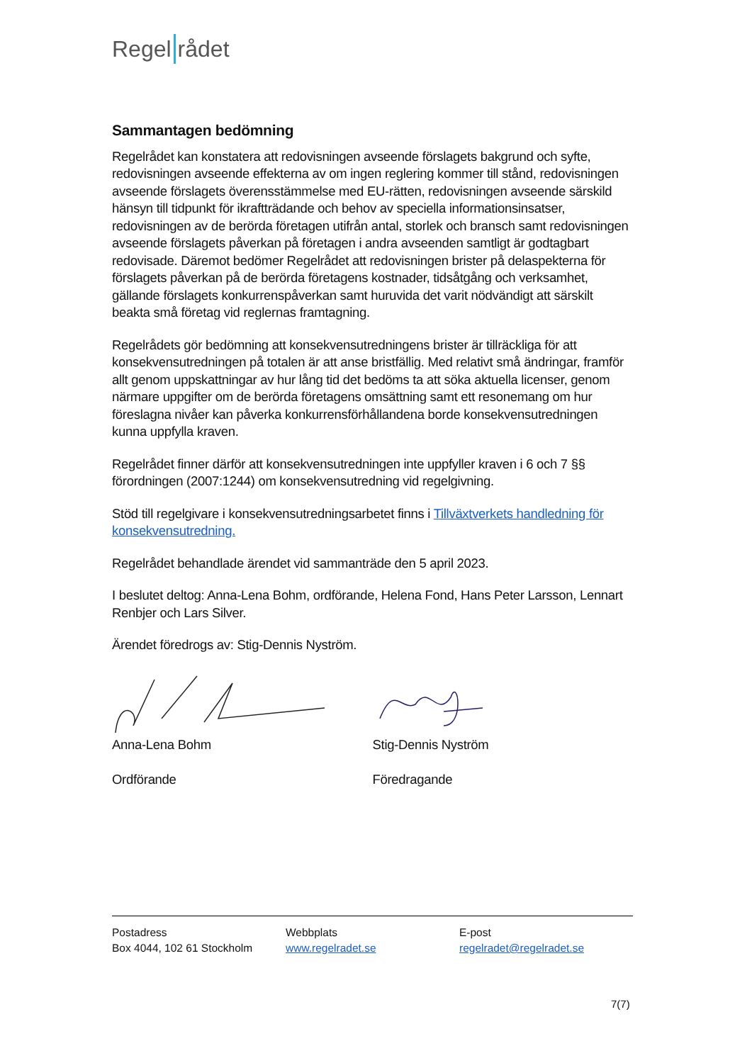Regel rådet
Sammantagen bedömning
Regelrådet kan konstatera att redovisningen avseende förslagets bakgrund och syfte, redovisningen avseende effekterna av om ingen reglering kommer till stånd, redovisningen avseende förslagets överensstämmelse med EU-rätten, redovisningen avseende särskild hänsyn till tidpunkt för ikraftträdande och behov av speciella informationsinsatser, redovisningen av de berörda företagen utifrån antal, storlek och bransch samt redovisningen avseende förslagets påverkan på företagen i andra avseenden samtligt är godtagbart redovisade. Däremot bedömer Regelrådet att redovisningen brister på delaspekterna för förslagets påverkan på de berörda företagens kostnader, tidsåtgång och verksamhet, gällande förslagets konkurrenspåverkan samt huruvida det varit nödvändigt att särskilt beakta små företag vid reglernas framtagning.
Regelrådets gör bedömning att konsekvensutredningens brister är tillräckliga för att konsekvensutredningen på totalen är att anse bristfällig. Med relativt små ändringar, framför allt genom uppskattningar av hur lång tid det bedöms ta att söka aktuella licenser, genom närmare uppgifter om de berörda företagens omsättning samt ett resonemang om hur föreslagna nivåer kan påverka konkurrensförhållandena borde konsekvensutredningen kunna uppfylla kraven.
Regelrådet finner därför att konsekvensutredningen inte uppfyller kraven i 6 och 7 §§ förordningen (2007:1244) om konsekvensutredning vid regelgivning.
Stöd till regelgivare i konsekvensutredningsarbetet finns i Tillväxtverkets handledning för konsekvensutredning.
Regelrådet behandlade ärendet vid sammanträde den 5 april 2023.
I beslutet deltog: Anna-Lena Bohm, ordförande, Helena Fond, Hans Peter Larsson, Lennart Renbjer och Lars Silver.
Ärendet föredrogs av: Stig-Dennis Nyström.
Anna-Lena Bohm
Ordförande
Stig-Dennis Nyström
Föredragande
Postadress
Box 4044, 102 61 Stockholm
Webbplats
www.regelradet.se
E-post
regelradet@regelradet.se
7(7)